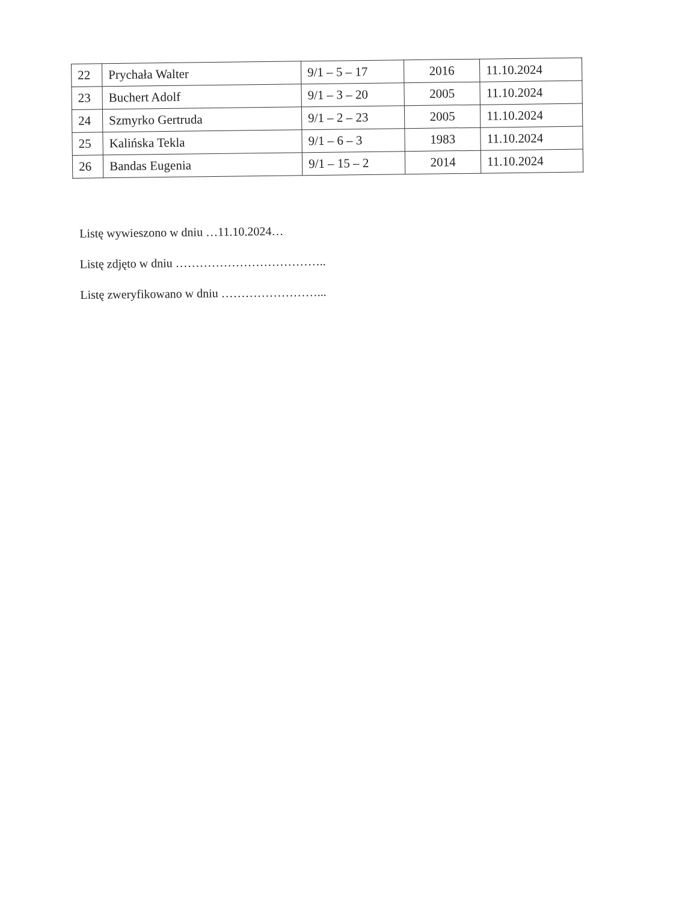| 22 | Prychała Walter | 9/1 – 5 – 17 | 2016 | 11.10.2024 |
| 23 | Buchert Adolf | 9/1 – 3 – 20 | 2005 | 11.10.2024 |
| 24 | Szmyrko Gertruda | 9/1 – 2 – 23 | 2005 | 11.10.2024 |
| 25 | Kalińska Tekla | 9/1 – 6 – 3 | 1983 | 11.10.2024 |
| 26 | Bandas Eugenia | 9/1 – 15 – 2 | 2014 | 11.10.2024 |
Listę wywieszono w dniu …11.10.2024…
Listę zdjęto w dniu ………………………………..
Listę zweryfikowano w dniu ……………………...